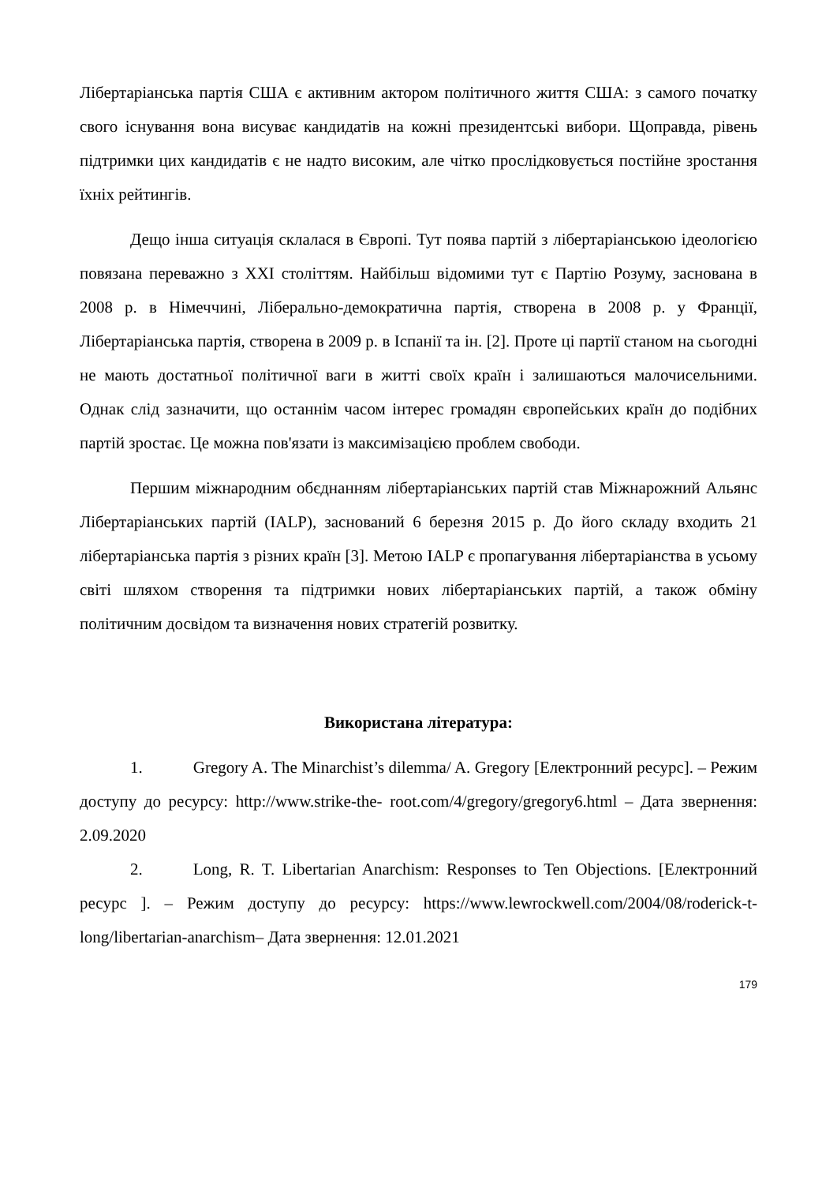Лібертаріанська партія США є активним актором політичного життя США: з самого початку свого існування вона висуває кандидатів на кожні президентські вибори. Щоправда, рівень підтримки цих кандидатів є не надто високим, але чітко прослідковується постійне зростання їхніх рейтингів.
Дещо інша ситуація склалася в Європі. Тут поява партій з лібертаріанською ідеологією повязана переважно з ХХІ століттям. Найбільш відомими тут є Партію Розуму, заснована в 2008 р. в Німеччині, Ліберально-демократична партія, створена в 2008 р. у Франції, Лібертаріанська партія, створена в 2009 р. в Іспанії та ін. [2]. Проте ці партії станом на сьогодні не мають достатньої політичної ваги в житті своїх країн і залишаються малочисельними. Однак слід зазначити, що останнім часом інтерес громадян європейських країн до подібних партій зростає. Це можна пов'язати із максимізацією проблем свободи.
Першим міжнародним обєднанням лібертаріанських партій став Міжнарожний Альянс Лібертаріанських партій (IALP), заснований 6 березня 2015 р. До його складу входить 21 лібертаріанська партія з різних країн [3]. Метою IALP є пропагування лібертаріанства в усьому світі шляхом створення та підтримки нових лібертаріанських партій, а також обміну політичним досвідом та визначення нових стратегій розвитку.
Використана література:
1. Gregory A. The Minarchist’s dilemma/ A. Gregory [Електронний ресурс]. – Режим доступу до ресурсу: http://www.strike-the- root.com/4/gregory/gregory6.html – Дата звернення: 2.09.2020
2. Long, R. T. Libertarian Anarchism: Responses to Ten Objections. [Електронний ресурс ]. – Режим доступу до ресурсу: https://www.lewrockwell.com/2004/08/roderick-t-long/libertarian-anarchism– Дата звернення: 12.01.2021
179